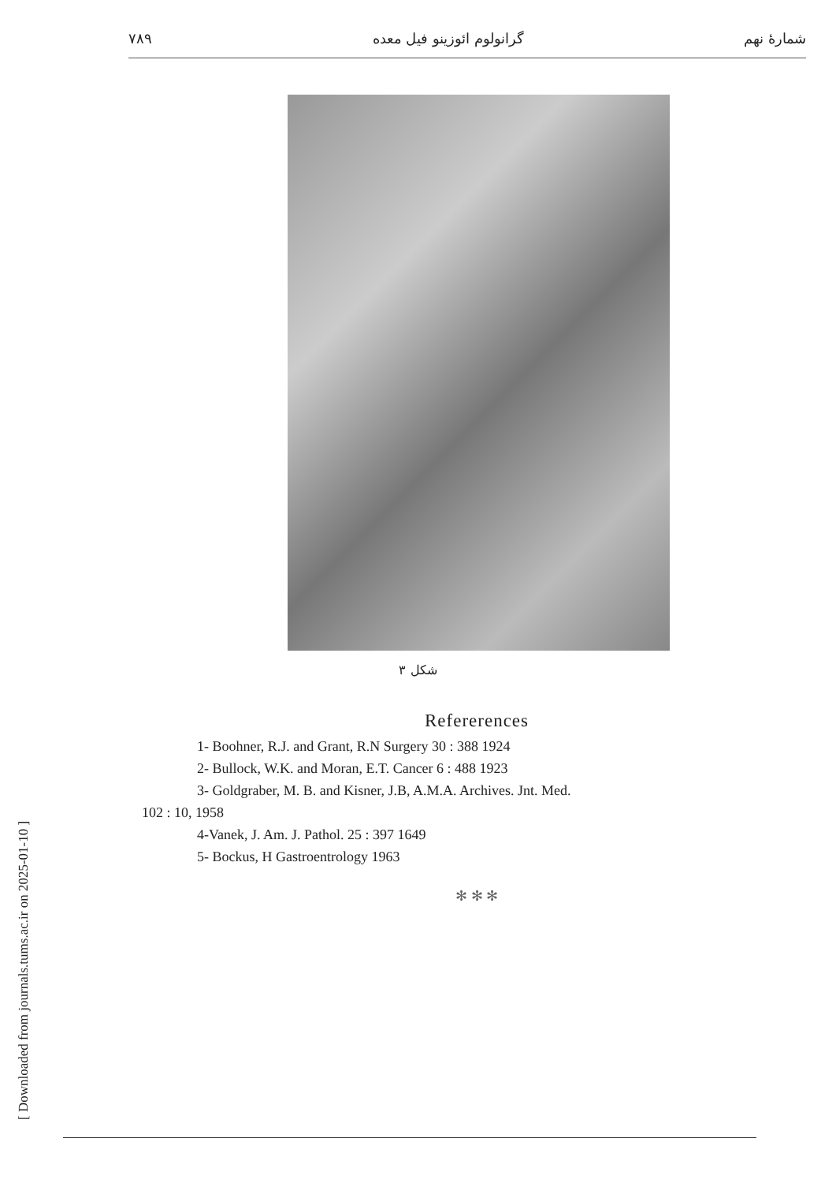۷۸۹ گرانولوم ائوزینو فیل معده شمارهٔ نهم
شکل ۳
Refererences
1- Boohner, R.J. and Grant, R.N Surgery 30 : 388 1924
2- Bullock, W.K. and Moran, E.T. Cancer 6 : 488 1923
3- Goldgraber, M. B. and Kisner, J.B, A.M.A. Archives. Jnt. Med.
102 : 10, 1958
4-Vanek, J. Am. J. Pathol. 25 : 397 1649
5- Bockus, H Gastroentrology 1963
✻ ✻ ✻
[ Downloaded from journals.tums.ac.ir on 2025-01-10 ]